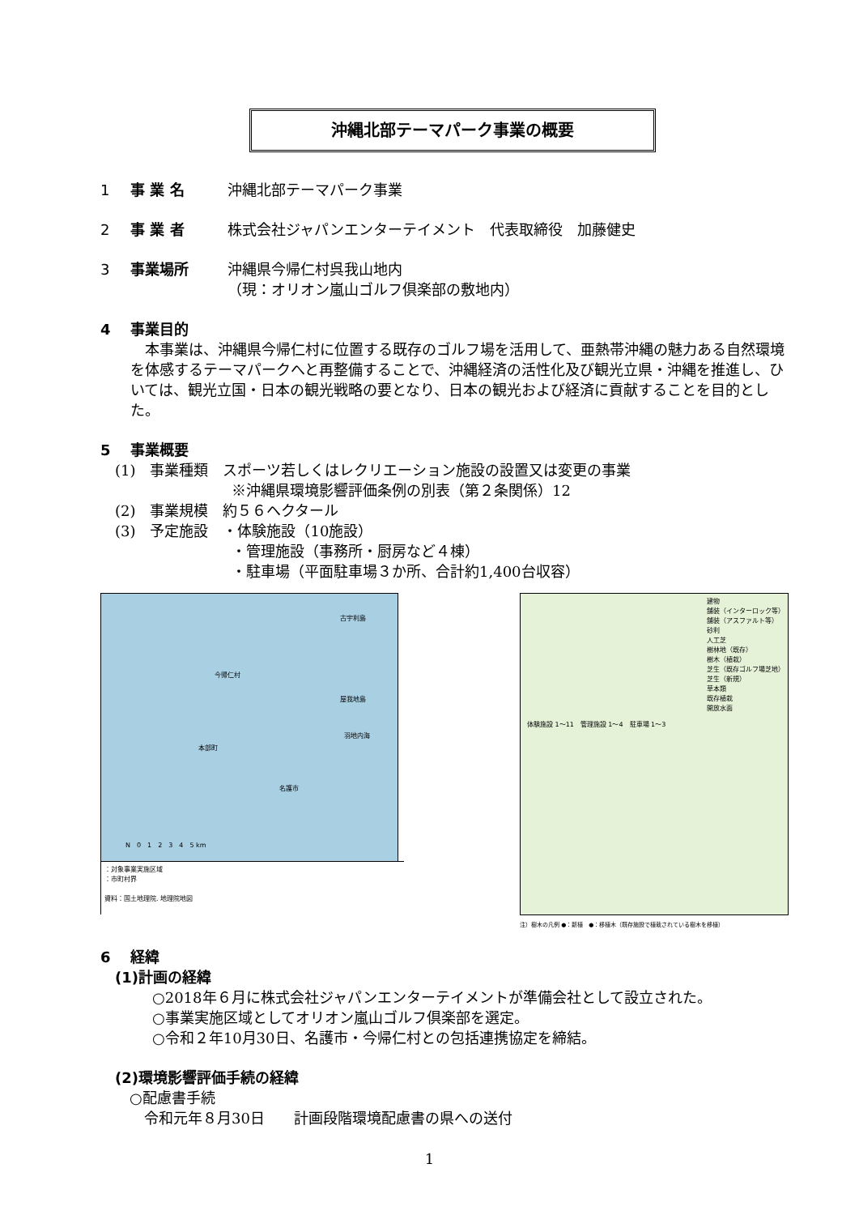沖縄北部テーマパーク事業の概要
1 事 業 名 沖縄北部テーマパーク事業
2 事 業 者 株式会社ジャパンエンターテイメント　代表取締役　加藤健史
3 事業場所 沖縄県今帰仁村呉我山地内
（現：オリオン嵐山ゴルフ倶楽部の敷地内）
4 事業目的
　本事業は、沖縄県今帰仁村に位置する既存のゴルフ場を活用して、亜熱帯沖縄の魅力ある自然環境を体感するテーマパークへと再整備することで、沖縄経済の活性化及び観光立県・沖縄を推進し、ひいては、観光立国・日本の観光戦略の要となり、日本の観光および経済に貢献することを目的とした。
5 事業概要
(1)　事業種類　スポーツ若しくはレクリエーション施設の設置又は変更の事業
※沖縄県環境影響評価条例の別表（第２条関係）12
(2)　事業規模　約５６ヘクタール
(3)　予定施設　・体験施設（10施設）
・管理施設（事務所・厨房など４棟）
・駐車場（平面駐車場３か所、合計約1,400台収容）
今帰仁村
古宇利島
屋我地島
羽地内海
本部町
名護市
N　0　1　2　3　4　5 km
：対象事業実施区域
：市町村界
資料：国土地理院. 地理院地図
建物
舗装（インターロック等）
舗装（アスファルト等）
砂利
人工芝
樹林地（既存）
樹木（植栽）
芝生（既存ゴルフ場芝地）
芝生（新規）
草本類
既存植栽
開放水面
体験施設 1〜11　管理施設 1〜4　駐車場 1〜3
注）樹木の凡例 ●：新植　●：移植木（既存施設で植栽されている樹木を移植）
6 経緯
(1)計画の経緯
○2018年６月に株式会社ジャパンエンターテイメントが準備会社として設立された。
○事業実施区域としてオリオン嵐山ゴルフ倶楽部を選定。
○令和２年10月30日、名護市・今帰仁村との包括連携協定を締結。
(2)環境影響評価手続の経緯
○配慮書手続
令和元年８月30日　　計画段階環境配慮書の県への送付
1